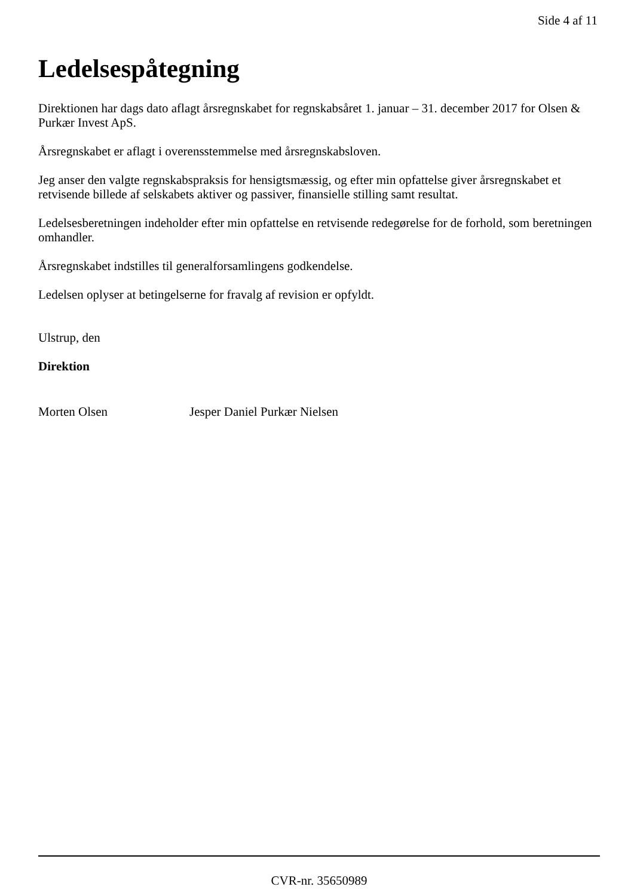Side 4 af 11
Ledelsespåtegning
Direktionen har dags dato aflagt årsregnskabet for regnskabsåret 1. januar – 31. december 2017 for Olsen & Purkær Invest ApS.
Årsregnskabet er aflagt i overensstemmelse med årsregnskabsloven.
Jeg anser den valgte regnskabspraksis for hensigtsmæssig, og efter min opfattelse giver årsregnskabet et retvisende billede af selskabets aktiver og passiver, finansielle stilling samt resultat.
Ledelsesberetningen indeholder efter min opfattelse en retvisende redegørelse for de forhold, som beretningen omhandler.
Årsregnskabet indstilles til generalforsamlingens godkendelse.
Ledelsen oplyser at betingelserne for fravalg af revision er opfyldt.
Ulstrup, den
Direktion
Morten Olsen Jesper Daniel Purkær Nielsen
CVR-nr. 35650989